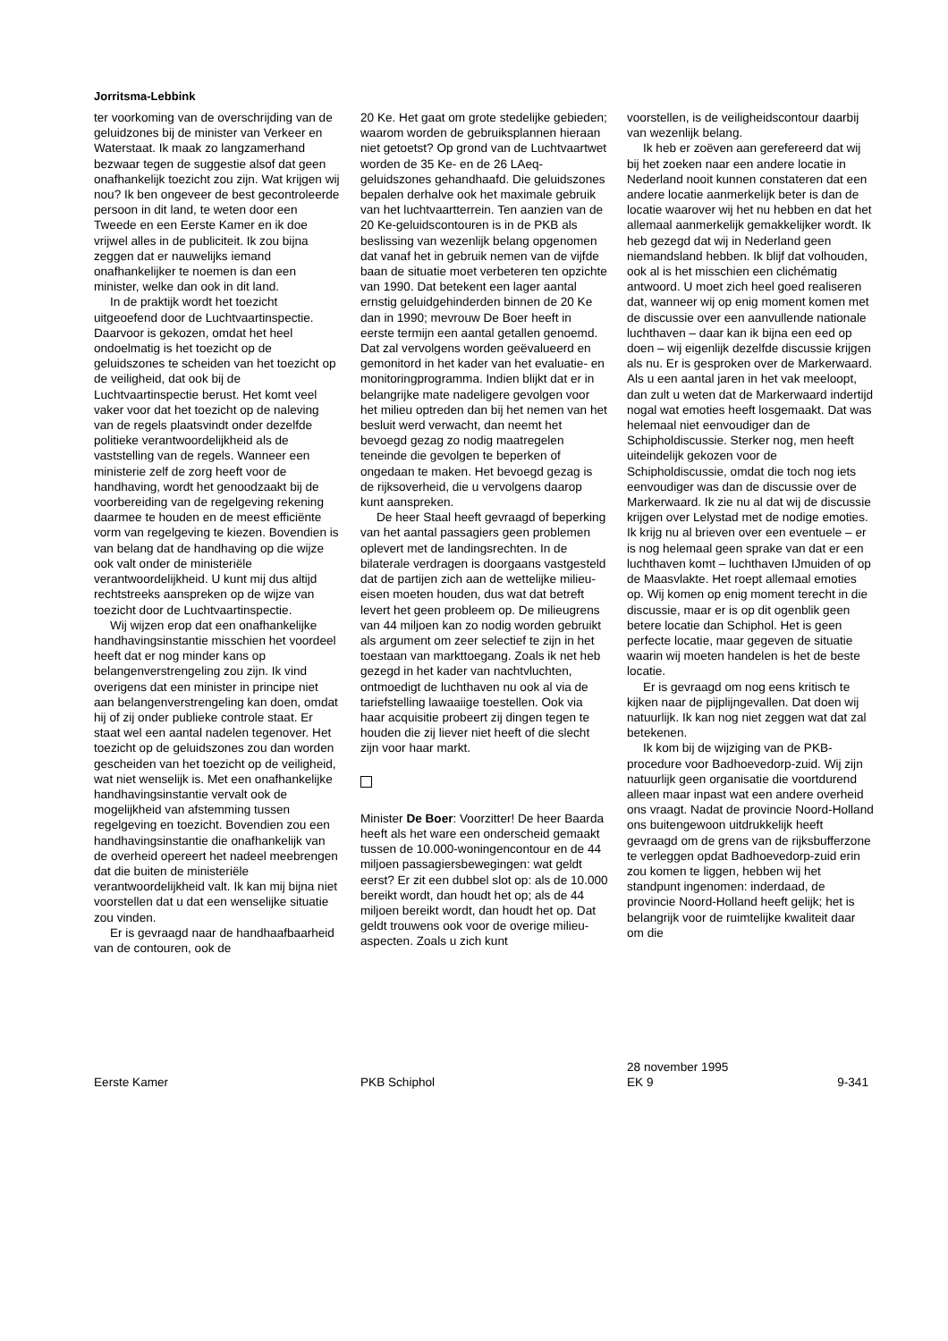Jorritsma-Lebbink
ter voorkoming van de overschrijding van de geluidzones bij de minister van Verkeer en Waterstaat. Ik maak zo langzamerhand bezwaar tegen de suggestie alsof dat geen onafhankelijk toezicht zou zijn. Wat krijgen wij nou? Ik ben ongeveer de best gecontroleerde persoon in dit land, te weten door een Tweede en een Eerste Kamer en ik doe vrijwel alles in de publiciteit. Ik zou bijna zeggen dat er nauwelijks iemand onafhankelijker te noemen is dan een minister, welke dan ook in dit land.
In de praktijk wordt het toezicht uitgeoefend door de Luchtvaartinspectie. Daarvoor is gekozen, omdat het heel ondoelmatig is het toezicht op de geluidszones te scheiden van het toezicht op de veiligheid, dat ook bij de Luchtvaartinspectie berust. Het komt veel vaker voor dat het toezicht op de naleving van de regels plaatsvindt onder dezelfde politieke verantwoordelijkheid als de vaststelling van de regels. Wanneer een ministerie zelf de zorg heeft voor de handhaving, wordt het genoodzaakt bij de voorbereiding van de regelgeving rekening daarmee te houden en de meest efficiënte vorm van regelgeving te kiezen. Bovendien is van belang dat de handhaving op die wijze ook valt onder de ministeriële verantwoordelijkheid. U kunt mij dus altijd rechtstreeks aanspreken op de wijze van toezicht door de Luchtvaartinspectie.
Wij wijzen erop dat een onafhankelijke handhavingsinstantie misschien het voordeel heeft dat er nog minder kans op belangenverstrengeling zou zijn. Ik vind overigens dat een minister in principe niet aan belangenverstrengeling kan doen, omdat hij of zij onder publieke controle staat. Er staat wel een aantal nadelen tegenover. Het toezicht op de geluidszones zou dan worden gescheiden van het toezicht op de veiligheid, wat niet wenselijk is. Met een onafhankelijke handhavingsinstantie vervalt ook de mogelijkheid van afstemming tussen regelgeving en toezicht. Bovendien zou een handhavingsinstantie die onafhankelijk van de overheid opereert het nadeel meebrengen dat die buiten de ministeriële verantwoordelijkheid valt. Ik kan mij bijna niet voorstellen dat u dat een wenselijke situatie zou vinden.
Er is gevraagd naar de handhaafbaarheid van de contouren, ook de
20 Ke. Het gaat om grote stedelijke gebieden; waarom worden de gebruiksplannen hieraan niet getoetst? Op grond van de Luchtvaartwet worden de 35 Ke- en de 26 LAeq-geluidszones gehandhaafd. Die geluidszones bepalen derhalve ook het maximale gebruik van het luchtvaartterrein. Ten aanzien van de 20 Ke-geluidscontouren is in de PKB als beslissing van wezenlijk belang opgenomen dat vanaf het in gebruik nemen van de vijfde baan de situatie moet verbeteren ten opzichte van 1990. Dat betekent een lager aantal ernstig geluidgehinderden binnen de 20 Ke dan in 1990; mevrouw De Boer heeft in eerste termijn een aantal getallen genoemd. Dat zal vervolgens worden geëvalueerd en gemonitord in het kader van het evaluatie- en monitoringprogramma. Indien blijkt dat er in belangrijke mate nadeligere gevolgen voor het milieu optreden dan bij het nemen van het besluit werd verwacht, dan neemt het bevoegd gezag zo nodig maatregelen teneinde die gevolgen te beperken of ongedaan te maken. Het bevoegd gezag is de rijksoverheid, die u vervolgens daarop kunt aanspreken.
De heer Staal heeft gevraagd of beperking van het aantal passagiers geen problemen oplevert met de landingsrechten. In de bilaterale verdragen is doorgaans vastgesteld dat de partijen zich aan de wettelijke milieu-eisen moeten houden, dus wat dat betreft levert het geen probleem op. De milieugrens van 44 miljoen kan zo nodig worden gebruikt als argument om zeer selectief te zijn in het toestaan van markttoegang. Zoals ik net heb gezegd in het kader van nachtvluchten, ontmoedigt de luchthaven nu ook al via de tariefstelling lawaaiige toestellen. Ook via haar acquisitie probeert zij dingen tegen te houden die zij liever niet heeft of die slecht zijn voor haar markt.
Minister De Boer: Voorzitter! De heer Baarda heeft als het ware een onderscheid gemaakt tussen de 10.000-woningencontour en de 44 miljoen passagiersbewegingen: wat geldt eerst? Er zit een dubbel slot op: als de 10.000 bereikt wordt, dan houdt het op; als de 44 miljoen bereikt wordt, dan houdt het op. Dat geldt trouwens ook voor de overige milieu-aspecten. Zoals u zich kunt
voorstellen, is de veiligheidscontour daarbij van wezenlijk belang.
Ik heb er zoëven aan gerefereerd dat wij bij het zoeken naar een andere locatie in Nederland nooit kunnen constateren dat een andere locatie aanmerkelijk beter is dan de locatie waarover wij het nu hebben en dat het allemaal aanmerkelijk gemakkelijker wordt. Ik heb gezegd dat wij in Nederland geen niemandsland hebben. Ik blijf dat volhouden, ook al is het misschien een clichématig antwoord. U moet zich heel goed realiseren dat, wanneer wij op enig moment komen met de discussie over een aanvullende nationale luchthaven – daar kan ik bijna een eed op doen – wij eigenlijk dezelfde discussie krijgen als nu. Er is gesproken over de Markerwaard. Als u een aantal jaren in het vak meeloopt, dan zult u weten dat de Markerwaard indertijd nogal wat emoties heeft losgemaakt. Dat was helemaal niet eenvoudiger dan de Schipholdiscussie. Sterker nog, men heeft uiteindelijk gekozen voor de Schipholdiscussie, omdat die toch nog iets eenvoudiger was dan de discussie over de Markerwaard. Ik zie nu al dat wij de discussie krijgen over Lelystad met de nodige emoties. Ik krijg nu al brieven over een eventuele – er is nog helemaal geen sprake van dat er een luchthaven komt – luchthaven IJmuiden of op de Maasvlakte. Het roept allemaal emoties op. Wij komen op enig moment terecht in die discussie, maar er is op dit ogenblik geen betere locatie dan Schiphol. Het is geen perfecte locatie, maar gegeven de situatie waarin wij moeten handelen is het de beste locatie.
Er is gevraagd om nog eens kritisch te kijken naar de pijplijngevallen. Dat doen wij natuurlijk. Ik kan nog niet zeggen wat dat zal betekenen.
Ik kom bij de wijziging van de PKB-procedure voor Badhoevedorp-zuid. Wij zijn natuurlijk geen organisatie die voortdurend alleen maar inpast wat een andere overheid ons vraagt. Nadat de provincie Noord-Holland ons buitengewoon uitdrukkelijk heeft gevraagd om de grens van de rijksbufferzone te verleggen opdat Badhoevedorp-zuid erin zou komen te liggen, hebben wij het standpunt ingenomen: inderdaad, de provincie Noord-Holland heeft gelijk; het is belangrijk voor de ruimtelijke kwaliteit daar om die
Eerste Kamer
PKB Schiphol 28 november 1995
EK 9
9-341